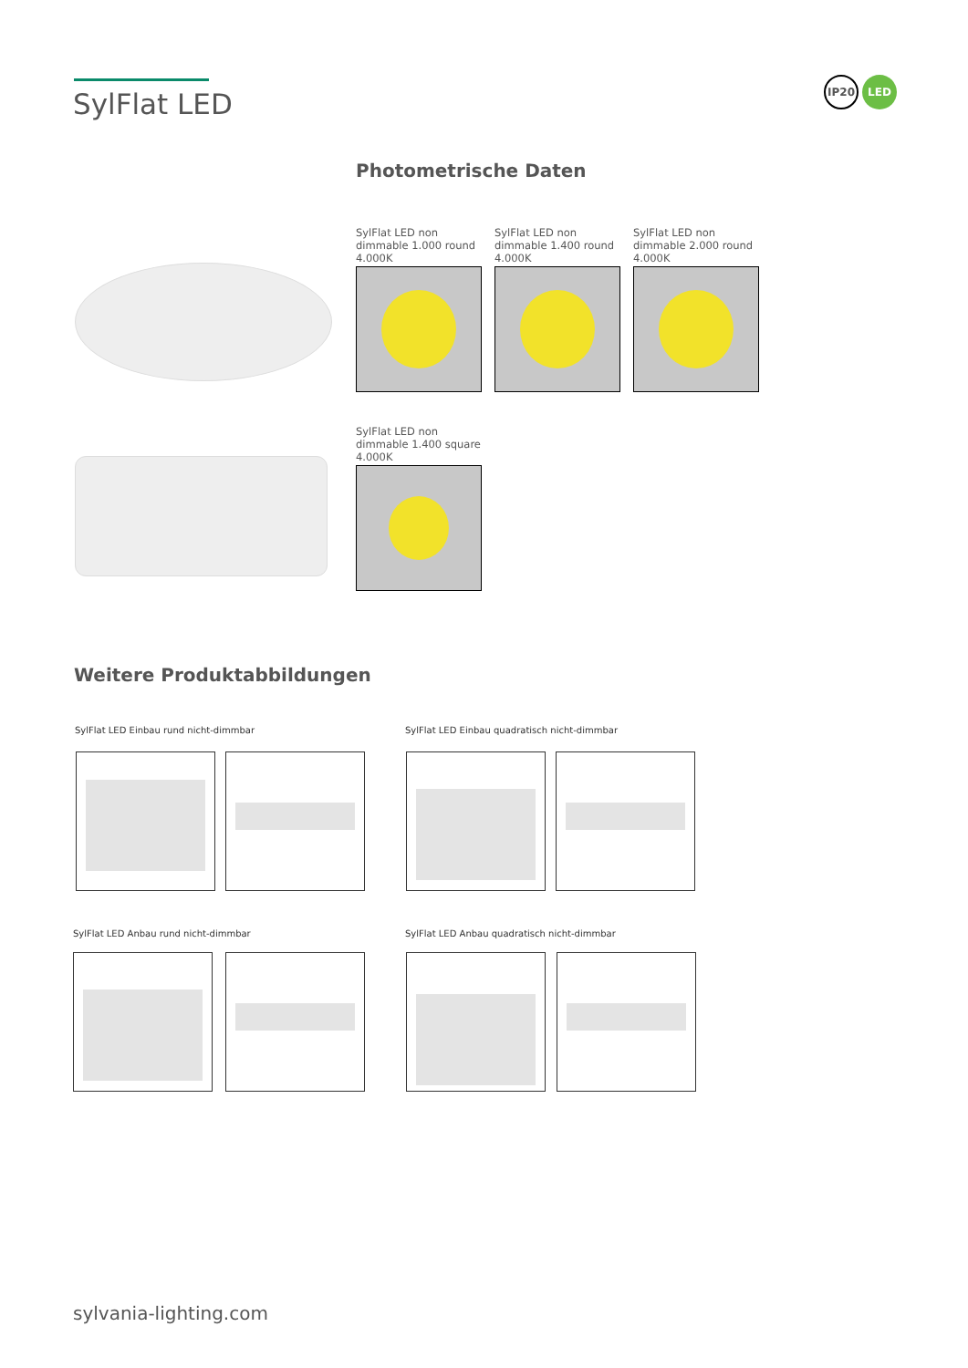SylFlat LED
IP20 LED
Photometrische Daten
SylFlat LED non dimmable 1.000 round 4.000K
SylFlat LED non dimmable 1.400 round 4.000K
SylFlat LED non dimmable 2.000 round 4.000K
SylFlat LED non dimmable 1.400 square 4.000K
Weitere Produktabbildungen
SylFlat LED Einbau rund nicht-dimmbar
SylFlat LED Einbau quadratisch nicht-dimmbar
SylFlat LED Anbau rund nicht-dimmbar
SylFlat LED Anbau quadratisch nicht-dimmbar
sylvania-lighting.com